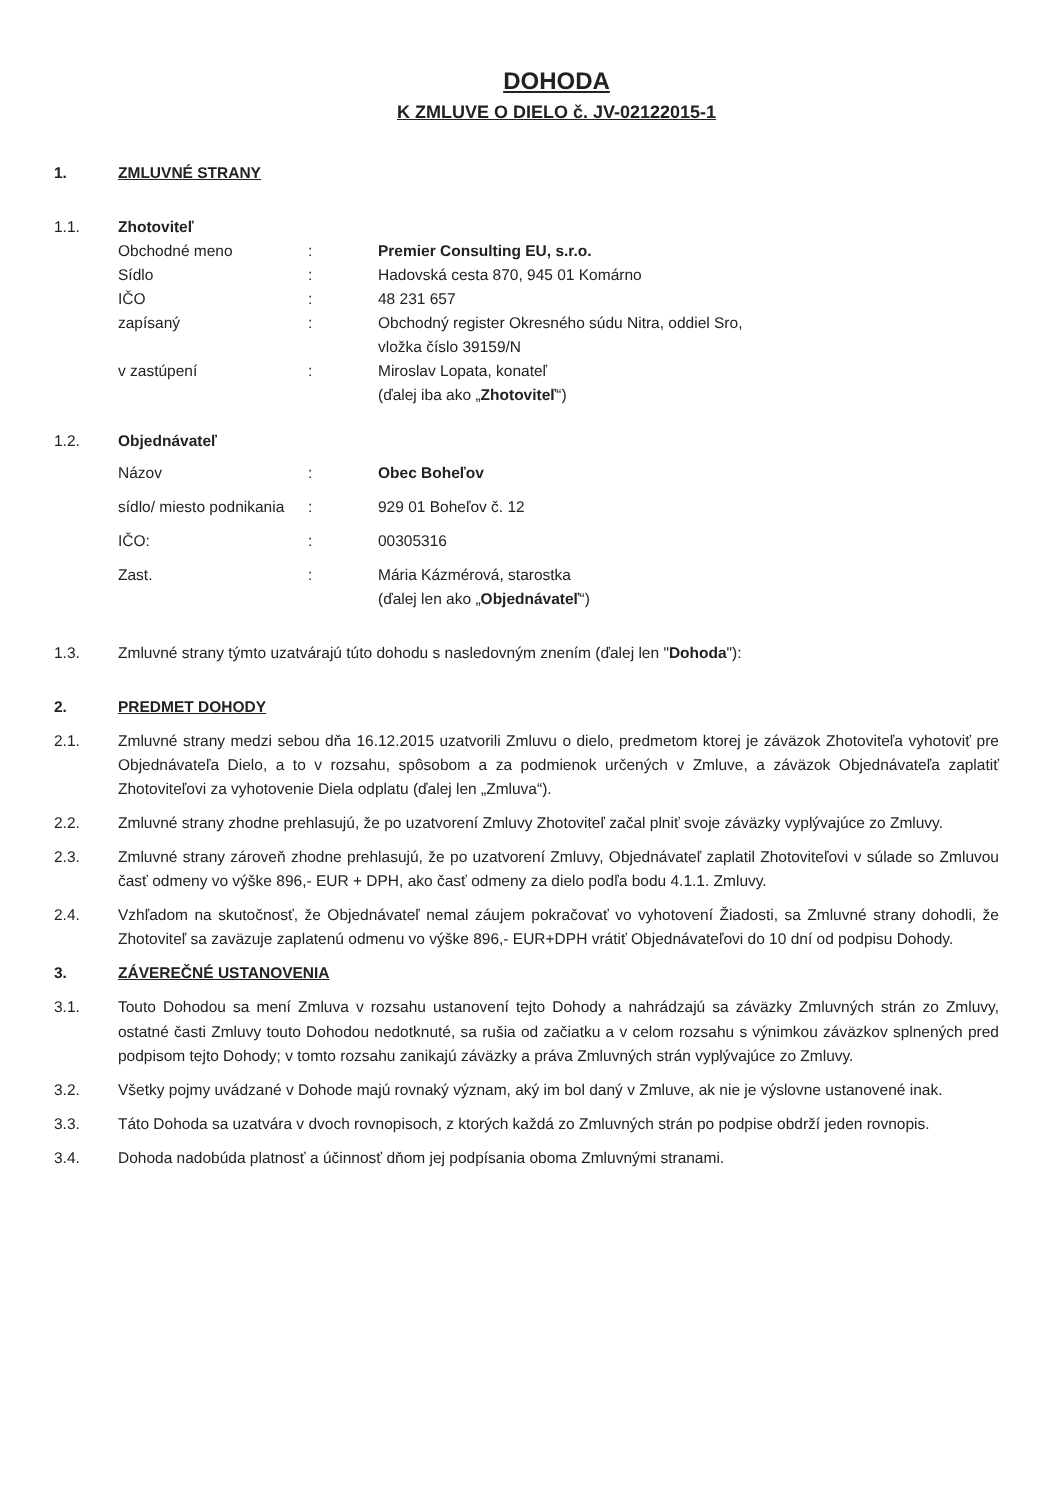DOHODA
K ZMLUVE O DIELO č. JV-02122015-1
1. ZMLUVNÉ STRANY
1.1. Zhotoviteľ
| Obchodné meno | : | Premier Consulting EU, s.r.o. |
| Sídlo | : | Hadovská cesta 870, 945 01 Komárno |
| IČO | : | 48 231 657 |
| zapísaný | : | Obchodný register Okresného súdu Nitra, oddiel Sro, vložka číslo 39159/N |
| v zastúpení | : | Miroslav Lopata, konateľ |
| | | (ďalej iba ako „ Zhotoviteľ “) |
1.2. Objednávateľ
| Názov | : | Obec Boheľov |
| sídlo/ miesto podnikania | : | 929 01 Boheľov č. 12 |
| IČO: | : | 00305316 |
| Zast. | : | Mária Kázmérová, starostka (ďalej len ako „ Objednávateľ “) |
1.3. Zmluvné strany týmto uzatvárajú túto dohodu s nasledovným znením (ďalej len "Dohoda"):
2. PREDMET DOHODY
2.1. Zmluvné strany medzi sebou dňa 16.12.2015 uzatvorili Zmluvu o dielo, predmetom ktorej je záväzok Zhotoviteľa vyhotoviť pre Objednávateľa Dielo, a to v rozsahu, spôsobom a za podmienok určených v Zmluve, a záväzok Objednávateľa zaplatiť Zhotoviteľovi za vyhotovenie Diela odplatu (ďalej len „Zmluva“).
2.2. Zmluvné strany zhodne prehlasujú, že po uzatvorení Zmluvy Zhotoviteľ začal plniť svoje záväzky vyplývajúce zo Zmluvy.
2.3. Zmluvné strany zároveň zhodne prehlasujú, že po uzatvorení Zmluvy, Objednávateľ zaplatil Zhotoviteľovi v súlade so Zmluvou časť odmeny vo výške 896,- EUR + DPH, ako časť odmeny za dielo podľa bodu 4.1.1. Zmluvy.
2.4. Vzhľadom na skutočnosť, že Objednávateľ nemal záujem pokračovať vo vyhotovení Žiadosti, sa Zmluvné strany dohodli, že Zhotoviteľ sa zaväzuje zaplatenú odmenu vo výške 896,- EUR+DPH vrátiť Objednávateľovi do 10 dní od podpisu Dohody.
3. ZÁVEREČNÉ USTANOVENIA
3.1. Touto Dohodou sa mení Zmluva v rozsahu ustanovení tejto Dohody a nahrádzajú sa záväzky Zmluvných strán zo Zmluvy, ostatné časti Zmluvy touto Dohodou nedotknuté, sa rušia od začiatku a v celom rozsahu s výnimkou záväzkov splnených pred podpisom tejto Dohody; v tomto rozsahu zanikajú záväzky a práva Zmluvných strán vyplývajúce zo Zmluvy.
3.2. Všetky pojmy uvádzané v Dohode majú rovnaký význam, aký im bol daný v Zmluve, ak nie je výslovne ustanovené inak.
3.3. Táto Dohoda sa uzatvára v dvoch rovnopisoch, z ktorých každá zo Zmluvných strán po podpise obdrží jeden rovnopis.
3.4. Dohoda nadobúda platnosť a účinnosť dňom jej podpísania oboma Zmluvnými stranami.